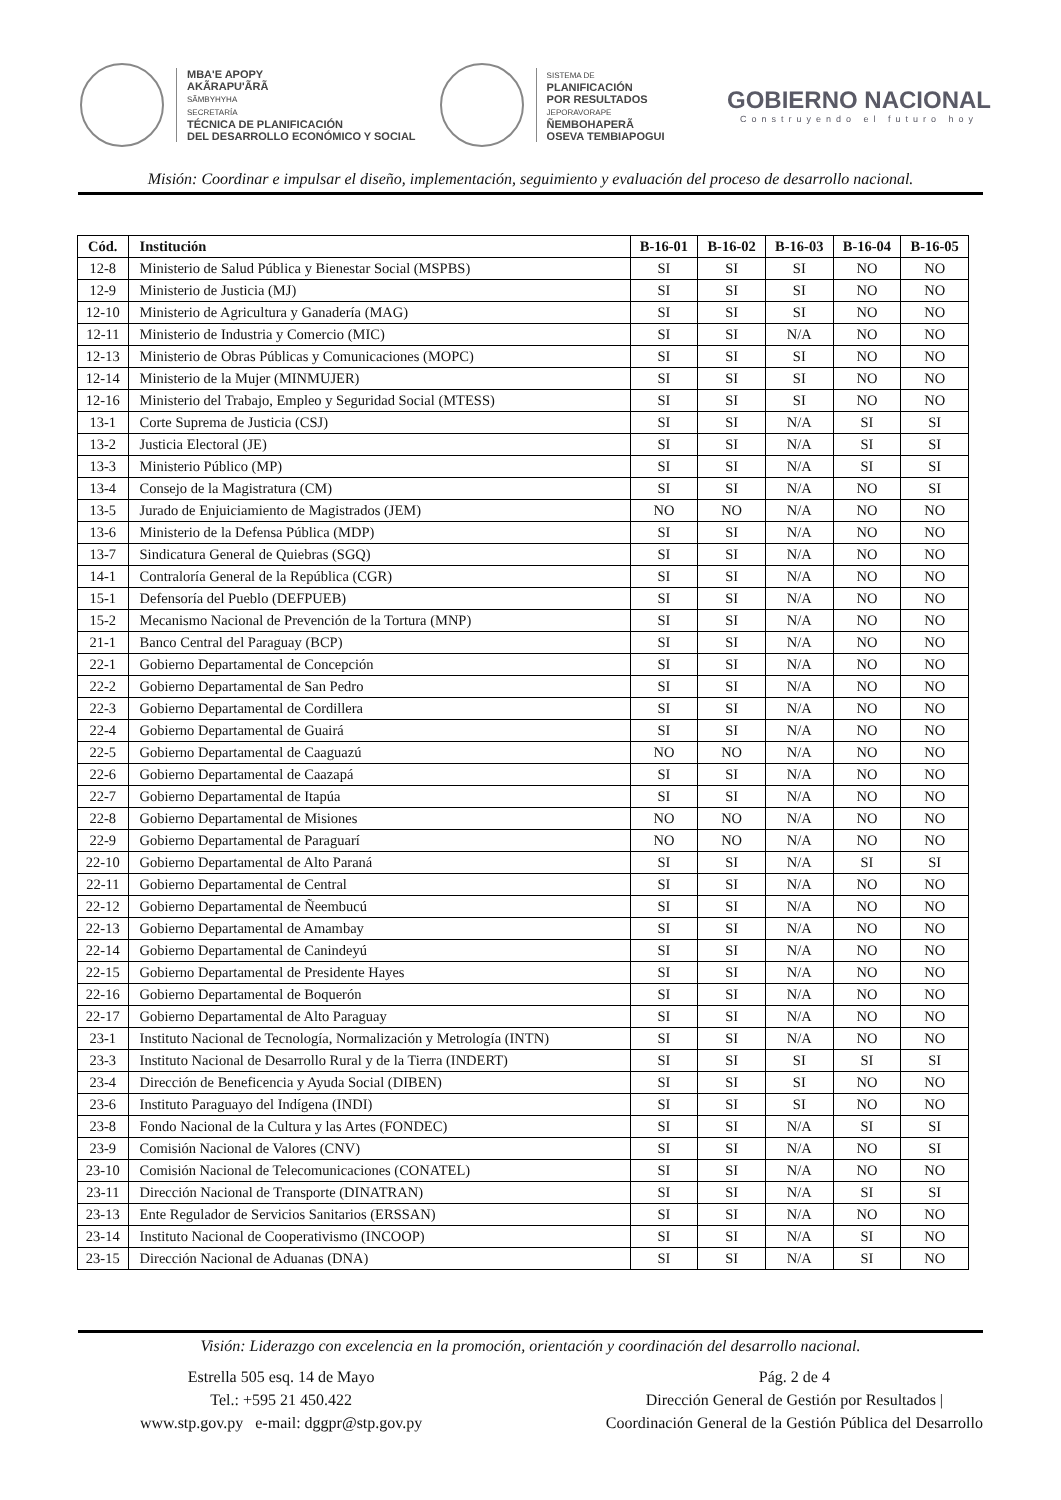MBA'E APOPY
AKÃRAPU'ÃRÃ
SÃMBYHYHA
SECRETARÍA
TÉCNICA DE PLANIFICACIÓN
DEL DESARROLLO ECONÓMICO Y SOCIAL
SISTEMA DE
PLANIFICACIÓN
POR RESULTADOS
JEPORAVORAPE
ÑEMBOHAPERÃ
OSEVA TEMBIAPOGUI
GOBIERNO NACIONAL
Construyendo el futuro hoy
Misión: Coordinar e impulsar el diseño, implementación, seguimiento y evaluación del proceso de desarrollo nacional.
| Cód. | Institución | B-16-01 | B-16-02 | B-16-03 | B-16-04 | B-16-05 |
| --- | --- | --- | --- | --- | --- | --- |
| 12-8 | Ministerio de Salud Pública y Bienestar Social (MSPBS) | SI | SI | SI | NO | NO |
| 12-9 | Ministerio de Justicia (MJ) | SI | SI | SI | NO | NO |
| 12-10 | Ministerio de Agricultura y Ganadería (MAG) | SI | SI | SI | NO | NO |
| 12-11 | Ministerio de Industria y Comercio (MIC) | SI | SI | N/A | NO | NO |
| 12-13 | Ministerio de Obras Públicas y Comunicaciones (MOPC) | SI | SI | SI | NO | NO |
| 12-14 | Ministerio de la Mujer (MINMUJER) | SI | SI | SI | NO | NO |
| 12-16 | Ministerio del Trabajo, Empleo y Seguridad Social (MTESS) | SI | SI | SI | NO | NO |
| 13-1 | Corte Suprema de Justicia (CSJ) | SI | SI | N/A | SI | SI |
| 13-2 | Justicia Electoral (JE) | SI | SI | N/A | SI | SI |
| 13-3 | Ministerio Público (MP) | SI | SI | N/A | SI | SI |
| 13-4 | Consejo de la Magistratura (CM) | SI | SI | N/A | NO | SI |
| 13-5 | Jurado de Enjuiciamiento de Magistrados (JEM) | NO | NO | N/A | NO | NO |
| 13-6 | Ministerio de la Defensa Pública (MDP) | SI | SI | N/A | NO | NO |
| 13-7 | Sindicatura General de Quiebras (SGQ) | SI | SI | N/A | NO | NO |
| 14-1 | Contraloría General de la República (CGR) | SI | SI | N/A | NO | NO |
| 15-1 | Defensoría del Pueblo (DEFPUEB) | SI | SI | N/A | NO | NO |
| 15-2 | Mecanismo Nacional de Prevención de la Tortura (MNP) | SI | SI | N/A | NO | NO |
| 21-1 | Banco Central del Paraguay (BCP) | SI | SI | N/A | NO | NO |
| 22-1 | Gobierno Departamental de Concepción | SI | SI | N/A | NO | NO |
| 22-2 | Gobierno Departamental de San Pedro | SI | SI | N/A | NO | NO |
| 22-3 | Gobierno Departamental de Cordillera | SI | SI | N/A | NO | NO |
| 22-4 | Gobierno Departamental de Guairá | SI | SI | N/A | NO | NO |
| 22-5 | Gobierno Departamental de Caaguazú | NO | NO | N/A | NO | NO |
| 22-6 | Gobierno Departamental de Caazapá | SI | SI | N/A | NO | NO |
| 22-7 | Gobierno Departamental de Itapúa | SI | SI | N/A | NO | NO |
| 22-8 | Gobierno Departamental de Misiones | NO | NO | N/A | NO | NO |
| 22-9 | Gobierno Departamental de Paraguarí | NO | NO | N/A | NO | NO |
| 22-10 | Gobierno Departamental de Alto Paraná | SI | SI | N/A | SI | SI |
| 22-11 | Gobierno Departamental de Central | SI | SI | N/A | NO | NO |
| 22-12 | Gobierno Departamental de Ñeembucú | SI | SI | N/A | NO | NO |
| 22-13 | Gobierno Departamental de Amambay | SI | SI | N/A | NO | NO |
| 22-14 | Gobierno Departamental de Canindeyú | SI | SI | N/A | NO | NO |
| 22-15 | Gobierno Departamental de Presidente Hayes | SI | SI | N/A | NO | NO |
| 22-16 | Gobierno Departamental de Boquerón | SI | SI | N/A | NO | NO |
| 22-17 | Gobierno Departamental de Alto Paraguay | SI | SI | N/A | NO | NO |
| 23-1 | Instituto Nacional de Tecnología, Normalización y Metrología (INTN) | SI | SI | N/A | NO | NO |
| 23-3 | Instituto Nacional de Desarrollo Rural y de la Tierra (INDERT) | SI | SI | SI | SI | SI |
| 23-4 | Dirección de Beneficencia y Ayuda Social (DIBEN) | SI | SI | SI | NO | NO |
| 23-6 | Instituto Paraguayo del Indígena (INDI) | SI | SI | SI | NO | NO |
| 23-8 | Fondo Nacional de la Cultura y las Artes (FONDEC) | SI | SI | N/A | SI | SI |
| 23-9 | Comisión Nacional de Valores (CNV) | SI | SI | N/A | NO | SI |
| 23-10 | Comisión Nacional de Telecomunicaciones (CONATEL) | SI | SI | N/A | NO | NO |
| 23-11 | Dirección Nacional de Transporte (DINATRAN) | SI | SI | N/A | SI | SI |
| 23-13 | Ente Regulador de Servicios Sanitarios (ERSSAN) | SI | SI | N/A | NO | NO |
| 23-14 | Instituto Nacional de Cooperativismo (INCOOP) | SI | SI | N/A | SI | NO |
| 23-15 | Dirección Nacional de Aduanas (DNA) | SI | SI | N/A | SI | NO |
Visión: Liderazgo con excelencia en la promoción, orientación y coordinación del desarrollo nacional.
Estrella 505 esq. 14 de Mayo
Tel.: +595 21 450.422
www.stp.gov.py e-mail: dggpr@stp.gov.py
Pág. 2 de 4
Dirección General de Gestión por Resultados |
Coordinación General de la Gestión Pública del Desarrollo